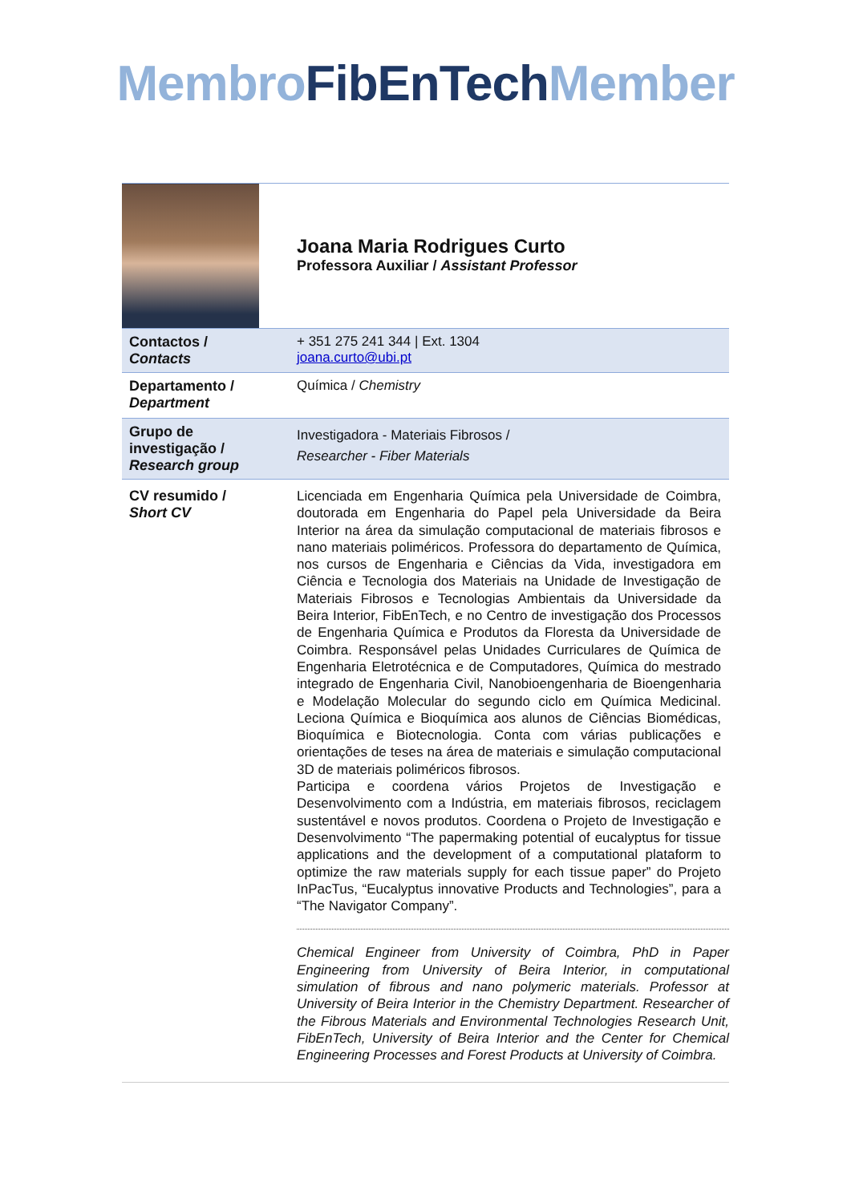Membro FibEnTech Member
| | Joana Maria Rodrigues Curto Professora Auxiliar / Assistant Professor |
| Contactos / Contacts | + 351 275 241 344 / Ext. 1304 joana.curto@ubi.pt |
| Departamento / Department | Química / Chemistry |
| Grupo de investigação / Research group | Investigadora - Materiais Fibrosos / Researcher - Fiber Materials |
| CV resumido / Short CV | Licenciada em Engenharia Química pela Universidade de Coimbra, doutorada em Engenharia do Papel pela Universidade da Beira Interior na área da simulação computacional de materiais fibrosos e nano materiais poliméricos. Professora do departamento de Química, nos cursos de Engenharia e Ciências da Vida, investigadora em Ciência e Tecnologia dos Materiais na Unidade de Investigação de Materiais Fibrosos e Tecnologias Ambientais da Universidade da Beira Interior, FibEnTech, e no Centro de investigação dos Processos de Engenharia Química e Produtos da Floresta da Universidade de Coimbra. Responsável pelas Unidades Curriculares de Química de Engenharia Eletrotécnica e de Computadores, Química do mestrado integrado de Engenharia Civil, Nanobioengenharia de Bioengenharia e Modelação Molecular do segundo ciclo em Química Medicinal. Leciona Química e Bioquímica aos alunos de Ciências Biomédicas, Bioquímica e Biotecnologia. Conta com várias publicações e orientações de teses na área de materiais e simulação computacional 3D de materiais poliméricos fibrosos. Participa e coordena vários Projetos de Investigação e Desenvolvimento com a Indústria, em materiais fibrosos, reciclagem sustentável e novos produtos. Coordena o Projeto de Investigação e Desenvolvimento “The papermaking potential of eucalyptus for tissue applications and the development of a computational plataform to optimize the raw materials supply for each tissue paper” do Projeto InPacTus, “Eucalyptus innovative Products and Technologies”, para a “The Navigator Company”. Chemical Engineer from University of Coimbra, PhD in Paper Engineering from University of Beira Interior, in computational simulation of fibrous and nano polymeric materials. Professor at University of Beira Interior in the Chemistry Department. Researcher of the Fibrous Materials and Environmental Technologies Research Unit, FibEnTech, University of Beira Interior and the Center for Chemical Engineering Processes and Forest Products at University of Coimbra. |